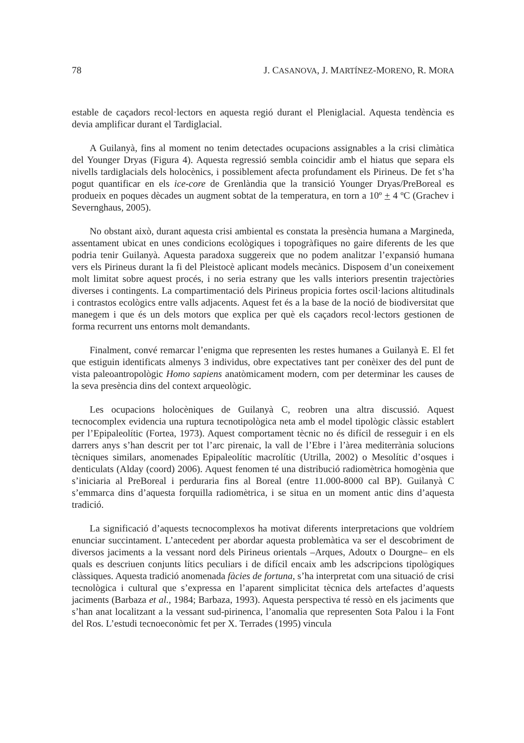78 J. CASANOVA, J. MARTÍNEZ-MORENO, R. MORA
estable de caçadors recol·lectors en aquesta regió durant el Pleniglacial. Aquesta tendència es devia amplificar durant el Tardiglacial.
A Guilanyà, fins al moment no tenim detectades ocupacions assignables a la crisi climàtica del Younger Dryas (Figura 4). Aquesta regressió sembla coincidir amb el hiatus que separa els nivells tardiglacials dels holocènics, i possiblement afecta profundament els Pirineus. De fet s’ha pogut quantificar en els ice-core de Grenlàndia que la transició Younger Dryas/PreBoreal es produeix en poques dècades un augment sobtat de la temperatura, en torn a 10º + 4 ºC (Grachev i Severnghaus, 2005).
No obstant això, durant aquesta crisi ambiental es constata la presència humana a Margineda, assentament ubicat en unes condicions ecològiques i topogràfiques no gaire diferents de les que podria tenir Guilanyà. Aquesta paradoxa suggereix que no podem analitzar l’expansió humana vers els Pirineus durant la fi del Pleistocè aplicant models mecànics. Disposem d’un coneixement molt limitat sobre aquest procés, i no seria estrany que les valls interiors presentin trajectòries diverses i contingents. La compartimentació dels Pirineus propicia fortes oscil·lacions altitudinals i contrastos ecològics entre valls adjacents. Aquest fet és a la base de la noció de biodiversitat que manegem i que és un dels motors que explica per què els caçadors recol·lectors gestionen de forma recurrent uns entorns molt demandants.
Finalment, convé remarcar l’enigma que representen les restes humanes a Guilanyà E. El fet que estiguin identificats almenys 3 individus, obre expectatives tant per conèixer des del punt de vista paleoantropològic Homo sapiens anatòmicament modern, com per determinar les causes de la seva presència dins del context arqueològic.
Les ocupacions holocèniques de Guilanyà C, reobren una altra discussió. Aquest tecnocomplex evidencia una ruptura tecnotipològica neta amb el model tipològic clàssic establert per l’Epipaleolític (Fortea, 1973). Aquest comportament tècnic no és difícil de resseguir i en els darrers anys s’han descrit per tot l’arc pirenaic, la vall de l’Ebre i l’àrea mediterrània solucions tècniques similars, anomenades Epipaleolític macrolític (Utrilla, 2002) o Mesolític d’osques i denticulats (Alday (coord) 2006). Aquest fenomen té una distribució radiomètrica homogènia que s’iniciaria al PreBoreal i perduraria fins al Boreal (entre 11.000-8000 cal BP). Guilanyà C s’emmarca dins d’aquesta forquilla radiomètrica, i se situa en un moment antic dins d’aquesta tradició.
La significació d’aquests tecnocomplexos ha motivat diferents interpretacions que voldríem enunciar succintament. L’antecedent per abordar aquesta problemàtica va ser el descobriment de diversos jaciments a la vessant nord dels Pirineus orientals –Arques, Adoutx o Dourgne– en els quals es descriuen conjunts lítics peculiars i de difícil encaix amb les adscripcions tipològiques clàssiques. Aquesta tradició anomenada fàcies de fortuna, s’ha interpretat com una situació de crisi tecnològica i cultural que s’expressa en l’aparent simplicitat tècnica dels artefactes d’aquests jaciments (Barbaza et al., 1984; Barbaza, 1993). Aquesta perspectiva té ressò en els jaciments que s’han anat localitzant a la vessant sud-pirinenca, l’anomalia que representen Sota Palou i la Font del Ros. L’estudi tecnoeconòmic fet per X. Terrades (1995) vincula